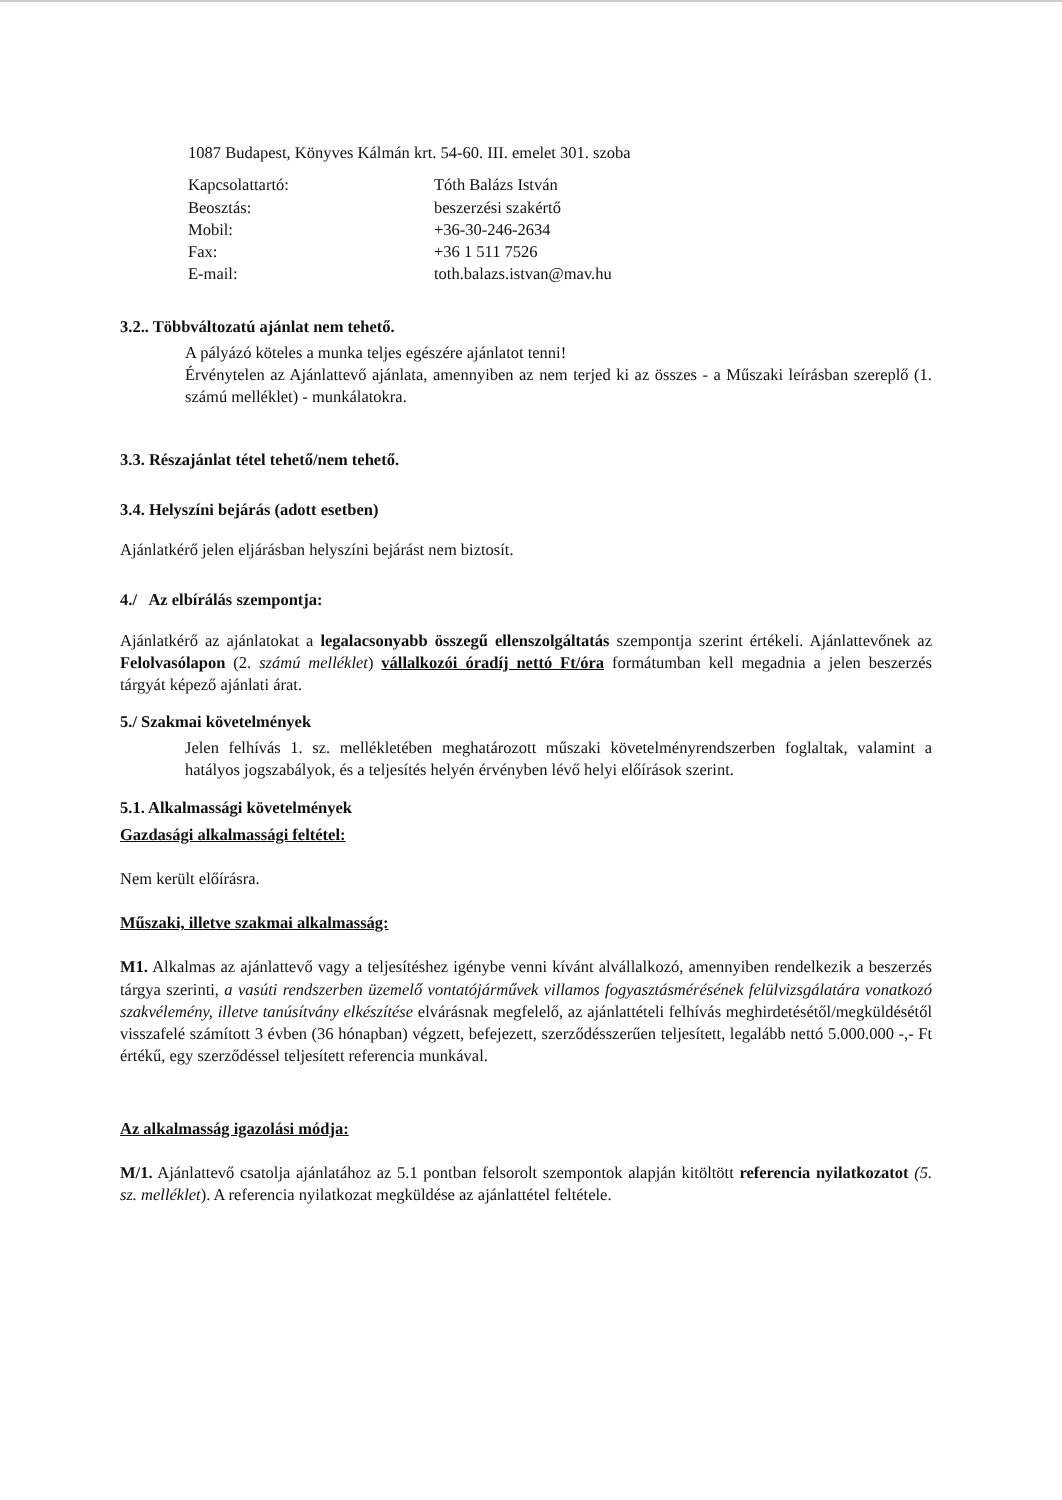1087 Budapest, Könyves Kálmán krt. 54-60. III. emelet 301. szoba
| Kapcsolattartó: | Tóth Balázs István |
| Beosztás: | beszerzési szakértő |
| Mobil: | +36-30-246-2634 |
| Fax: | +36 1 511 7526 |
| E-mail: | toth.balazs.istvan@mav.hu |
3.2.. Többváltozatú ajánlat nem tehető.
A pályázó köteles a munka teljes egészére ajánlatot tenni!
Érvénytelen az Ajánlattevő ajánlata, amennyiben az nem terjed ki az összes - a Műszaki leírásban szereplő (1. számú melléklet) - munkálatokra.
3.3. Részajánlat tétel tehető/nem tehető.
3.4. Helyszíni bejárás (adott esetben)
Ajánlatkérő jelen eljárásban helyszíni bejárást nem biztosít.
4./ Az elbírálás szempontja:
Ajánlatkérő az ajánlatokat a legalacsonyabb összegű ellenszolgáltatás szempontja szerint értékeli. Ajánlattevőnek az Felolvasólapon (2. számú melléklet) vállalkozói óradíj nettó Ft/óra formátumban kell megadnia a jelen beszerzés tárgyát képező ajánlati árat.
5./ Szakmai követelmények
Jelen felhívás 1. sz. mellékletében meghatározott műszaki követelményrendszerben foglaltak, valamint a hatályos jogszabályok, és a teljesítés helyén érvényben lévő helyi előírások szerint.
5.1. Alkalmassági követelmények
Gazdasági alkalmassági feltétel:
Nem került előírásra.
Műszaki, illetve szakmai alkalmasság:
M1. Alkalmas az ajánlattevő vagy a teljesítéshez igénybe venni kívánt alvállalkozó, amennyiben rendelkezik a beszerzés tárgya szerinti, a vasúti rendszerben üzemelő vontatójárművek villamos fogyasztásmérésének felülvizsgálatára vonatkozó szakvélemény, illetve tanúsítvány elkészítése elvárásnak megfelelő, az ajánlattételi felhívás meghirdetésétől/megküldésétől visszafelé számított 3 évben (36 hónapban) végzett, befejezett, szerződésszerűen teljesített, legalább nettó 5.000.000 -,- Ft értékű, egy szerződéssel teljesített referencia munkával.
Az alkalmasság igazolási módja:
M/1. Ajánlattevő csatolja ajánlatához az 5.1 pontban felsorolt szempontok alapján kitöltött referencia nyilatkozatot (5. sz. melléklet). A referencia nyilatkozat megküldése az ajánlattétel feltétele.